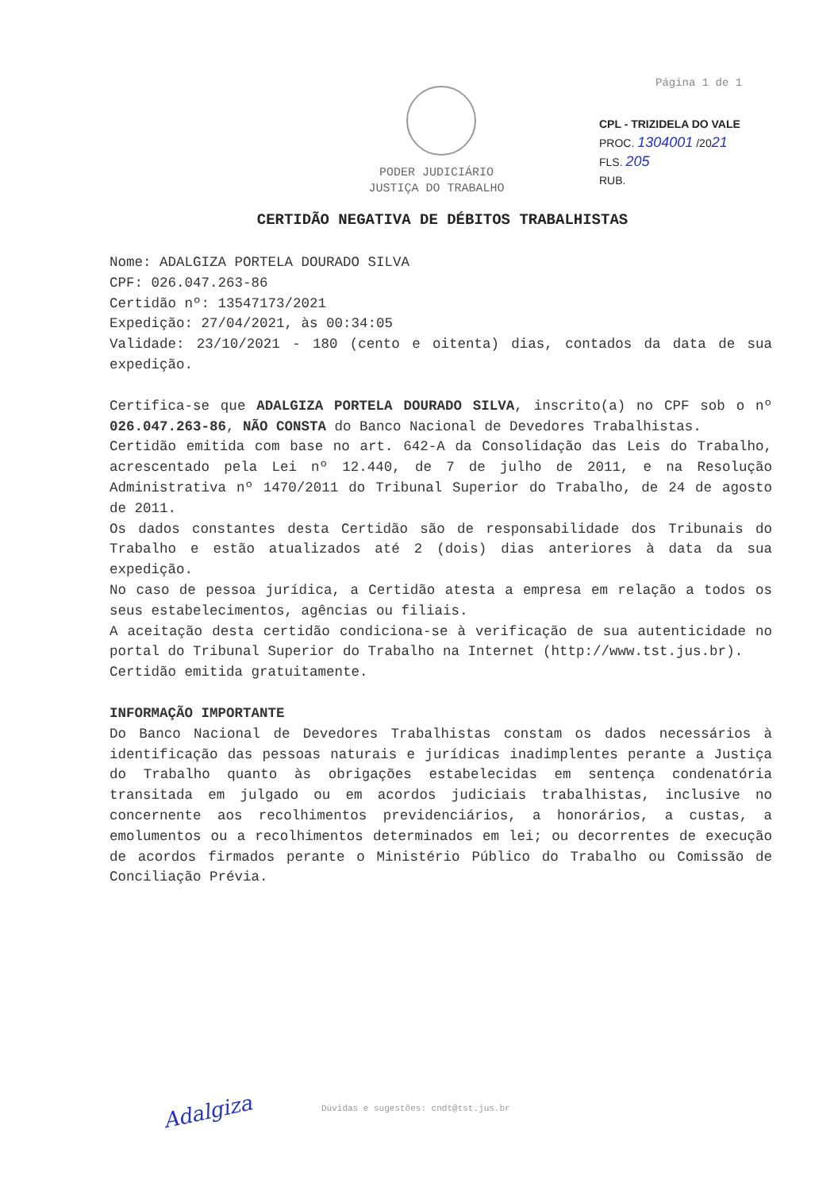Página 1 de 1
CPL - TRIZIDELA DO VALE
PROC. 1304001 /2021
FLS. 205
RUB.
PODER JUDICIÁRIO
JUSTIÇA DO TRABALHO
CERTIDÃO NEGATIVA DE DÉBITOS TRABALHISTAS
Nome: ADALGIZA PORTELA DOURADO SILVA
CPF: 026.047.263-86
Certidão nº: 13547173/2021
Expedição: 27/04/2021, às 00:34:05
Validade: 23/10/2021 - 180 (cento e oitenta) dias, contados da data de sua expedição.
Certifica-se que ADALGIZA PORTELA DOURADO SILVA, inscrito(a) no CPF sob o nº 026.047.263-86, NÃO CONSTA do Banco Nacional de Devedores Trabalhistas.
Certidão emitida com base no art. 642-A da Consolidação das Leis do Trabalho, acrescentado pela Lei nº 12.440, de 7 de julho de 2011, e na Resolução Administrativa nº 1470/2011 do Tribunal Superior do Trabalho, de 24 de agosto de 2011.
Os dados constantes desta Certidão são de responsabilidade dos Tribunais do Trabalho e estão atualizados até 2 (dois) dias anteriores à data da sua expedição.
No caso de pessoa jurídica, a Certidão atesta a empresa em relação a todos os seus estabelecimentos, agências ou filiais.
A aceitação desta certidão condiciona-se à verificação de sua autenticidade no portal do Tribunal Superior do Trabalho na Internet (http://www.tst.jus.br).
Certidão emitida gratuitamente.
INFORMAÇÃO IMPORTANTE
Do Banco Nacional de Devedores Trabalhistas constam os dados necessários à identificação das pessoas naturais e jurídicas inadimplentes perante a Justiça do Trabalho quanto às obrigações estabelecidas em sentença condenatória transitada em julgado ou em acordos judiciais trabalhistas, inclusive no concernente aos recolhimentos previdenciários, a honorários, a custas, a emolumentos ou a recolhimentos determinados em lei; ou decorrentes de execução de acordos firmados perante o Ministério Público do Trabalho ou Comissão de Conciliação Prévia.
Adalgiza
Dúvidas e sugestões: cndt@tst.jus.br